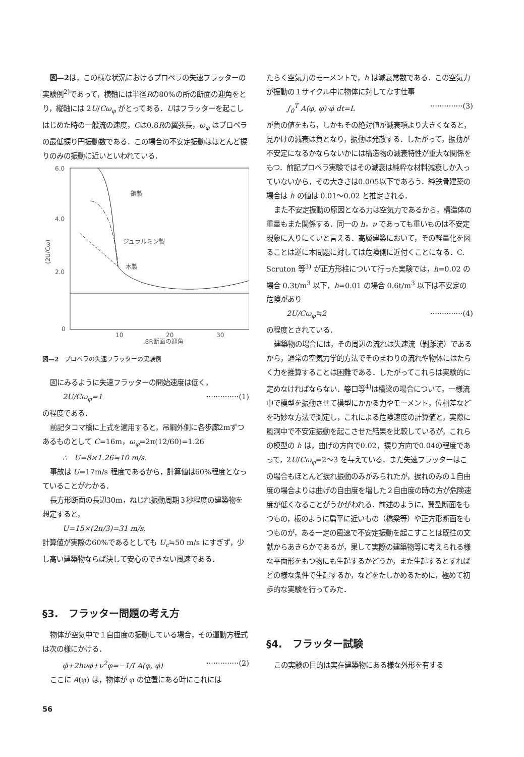図—2は，この様な状況におけるプロペラの失速フラッターの実験例<sup>2)</sup>であって，横軸には半径Rの80%の所の断面の迎角をとり，縦軸には 2U/Cω<sub>φ</sub> がとってある．Uはフラッターを起こしはじめた時の一般流の速度，Cは0.8Rの翼弦長，ω<sub>φ</sub> はプロペラの最低捩り円振動数である．この場合の不安定振動はほとんど捩りのみの振動に近いといわれている．
6.0
4.0
2.0
0
10
20
30
.8R断面の迎角
(2U/Cω)
鋼製
ジュラルミン製
木製
図—2　プロペラの失速フラッターの実験例
図にみるように失速フラッターの開始速度は低く，
2U/Cω<sub>φ</sub>=1 ··············(1)
の程度である．
前記タコマ橋に上式を適用すると，吊綱外側に各歩廊2mずつあるものとして C=16m，ω<sub>φ</sub>=2π(12/60)=1.26
∴　U=8×1.26≒10 m/s.
事故は U=17m/s 程度であるから，計算値は60%程度となっていることがわかる．
長方形断面の長辺30m，ねじれ振動周期３秒程度の建築物を想定すると，
U=15×(2π/3)=31 m/s.
計算値が実際の60%であるとしても U<sub>c</sub>≒50 m/s にすぎず，少し高い建築物ならば決して安心のできない風速である．
§3.　フラッター問題の考え方
物体が空気中で１自由度の振動している場合，その運動方程式は次の様にかける．
φ̈+2hνφ̇+ν<sup>2</sup>φ=−1/I A(φ, φ̇) ··············(2)
ここに A(φ) は，物体が φ の位置にある時にこれには
たらく空気力のモーメントで，h は減衰常数である．この空気力が振動の１サイクル中に物体に対してなす仕事
∫<sub>0</sub><sup>T</sup> A(φ, φ̇)·φ̇ dt=L ··············(3)
が負の値をもち，しかもその絶対値が減衰項より大きくなると，見かけの減衰は負となり，振動は発散する．したがって，振動が不安定になるかならないかには構造物の減衰特性が重大な関係をもつ．前記プロペラ実験ではその減衰は純粋な材料減衰しか入っていないから，その大きさは0.005以下であろう．純鉄骨建築の場合は h の値は 0.01〜0.02 と推定される．
また不安定振動の原因となる力は空気力であるから，構造体の重量もまた関係する．同一の h，ν であっても重いものは不安定現象に入りにくいと言える．高層建築において，その軽量化を図ることは逆に本問題に対しては危険側に近付くことになる．C. Scruton 等<sup>3)</sup> が正方形柱について行った実験では，h=0.02 の場合 0.3t/m<sup>3</sup> 以下，h=0.01 の場合 0.6t/m<sup>3</sup> 以下は不安定の危険があり
2U/Cω<sub>φ</sub>≒2 ··············(4)
の程度とされている．
建築物の場合には，その周辺の流れは失速流（剝離流）であるから，通常の空気力学的方法でそのまわりの流れや物体にはたらく力を推算することは困難である．したがってこれらは実験的に定めなければならない．箞口等<sup>4)</sup>は橋梁の場合について，一様流中で模型を振動させて模型にかかる力やモーメント，位相差などを巧妙な方法で測定し，これによる危険速度の計算値と，実際に風洞中で不安定振動を起こさせた結果を比較しているが，これらの模型の h は，曲げの方向で0.02，捩り方向で0.04の程度であって，2U/Cω<sub>φ</sub>=2〜3 を与えている．また失速フラッターはこの場合もほとんど捩れ振動のみがみられたが，捩れのみの１自由度の場合よりは曲げの自由度を増した２自由度の時の方が危険速度が低くなることがうかがわれる．前述のように，翼型断面をもつもの，板のように扁平に近いもの（橋梁等）や正方形断面をもつものが，ある一定の風速で不安定振動を起こすことは既往の文献からあきらかであるが，果して実際の建築物等に考えられる様な平面形をもつ物にも生起するかどうか，また生起するとすればどの様な条件で生起するか，などをたしかめるために，極めて初歩的な実験を行ってみた．
§4.　フラッター試験
この実験の目的は実在建築物にある様な外形を有する
56